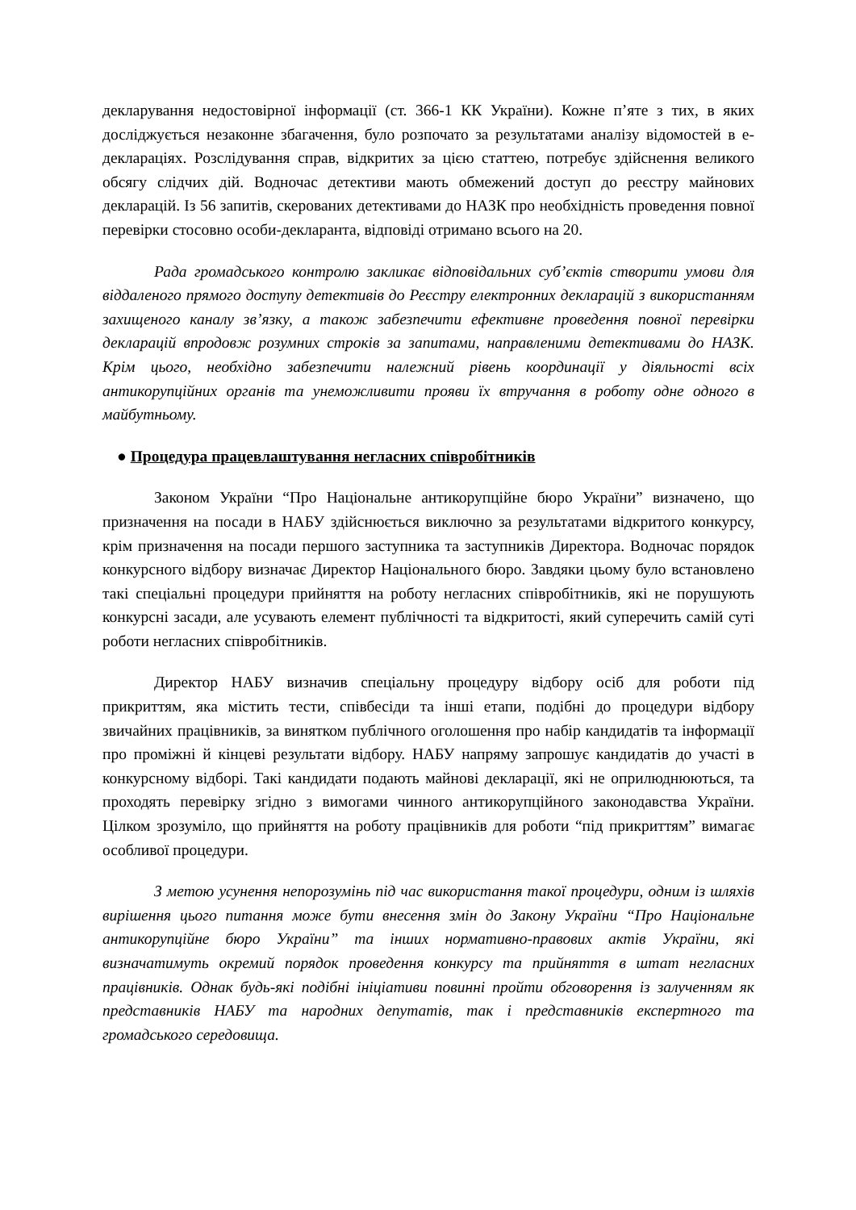декларування недостовірної інформації (ст. 366-1 КК України). Кожне п’яте з тих, в яких досліджується незаконне збагачення, було розпочато за результатами аналізу відомостей в е-деклараціях. Розслідування справ, відкритих за цією статтею, потребує здійснення великого обсягу слідчих дій. Водночас детективи мають обмежений доступ до реєстру майнових декларацій. Із 56 запитів, скерованих детективами до НАЗК про необхідність проведення повної перевірки стосовно особи-декларанта, відповіді отримано всього на 20.
Рада громадського контролю закликає відповідальних суб’єктів створити умови для віддаленого прямого доступу детективів до Реєстру електронних декларацій з використанням захищеного каналу зв’язку, а також забезпечити ефективне проведення повної перевірки декларацій впродовж розумних строків за запитами, направленими детективами до НАЗК. Крім цього, необхідно забезпечити належний рівень координації у діяльності всіх антикорупційних органів та унеможливити прояви їх втручання в роботу одне одного в майбутньому.
● Процедура працевлаштування негласних співробітників
Законом України “Про Національне антикорупційне бюро України” визначено, що призначення на посади в НАБУ здійснюється виключно за результатами відкритого конкурсу, крім призначення на посади першого заступника та заступників Директора. Водночас порядок конкурсного відбору визначає Директор Національного бюро. Завдяки цьому було встановлено такі спеціальні процедури прийняття на роботу негласних співробітників, які не порушують конкурсні засади, але усувають елемент публічності та відкритості, який суперечить самій суті роботи негласних співробітників.
Директор НАБУ визначив спеціальну процедуру відбору осіб для роботи під прикриттям, яка містить тести, співбесіди та інші етапи, подібні до процедури відбору звичайних працівників, за винятком публічного оголошення про набір кандидатів та інформації про проміжні й кінцеві результати відбору. НАБУ напряму запрошує кандидатів до участі в конкурсному відборі. Такі кандидати подають майнові декларації, які не оприлюднюються, та проходять перевірку згідно з вимогами чинного антикорупційного законодавства України. Цілком зрозуміло, що прийняття на роботу працівників для роботи “під прикриттям” вимагає особливої процедури.
З метою усунення непорозумінь під час використання такої процедури, одним із шляхів вирішення цього питання може бути внесення змін до Закону України “Про Національне антикорупційне бюро України” та інших нормативно-правових актів України, які визначатимуть окремий порядок проведення конкурсу та прийняття в штат негласних працівників. Однак будь-які подібні ініціативи повинні пройти обговорення із залученням як представників НАБУ та народних депутатів, так і представників експертного та громадського середовища.